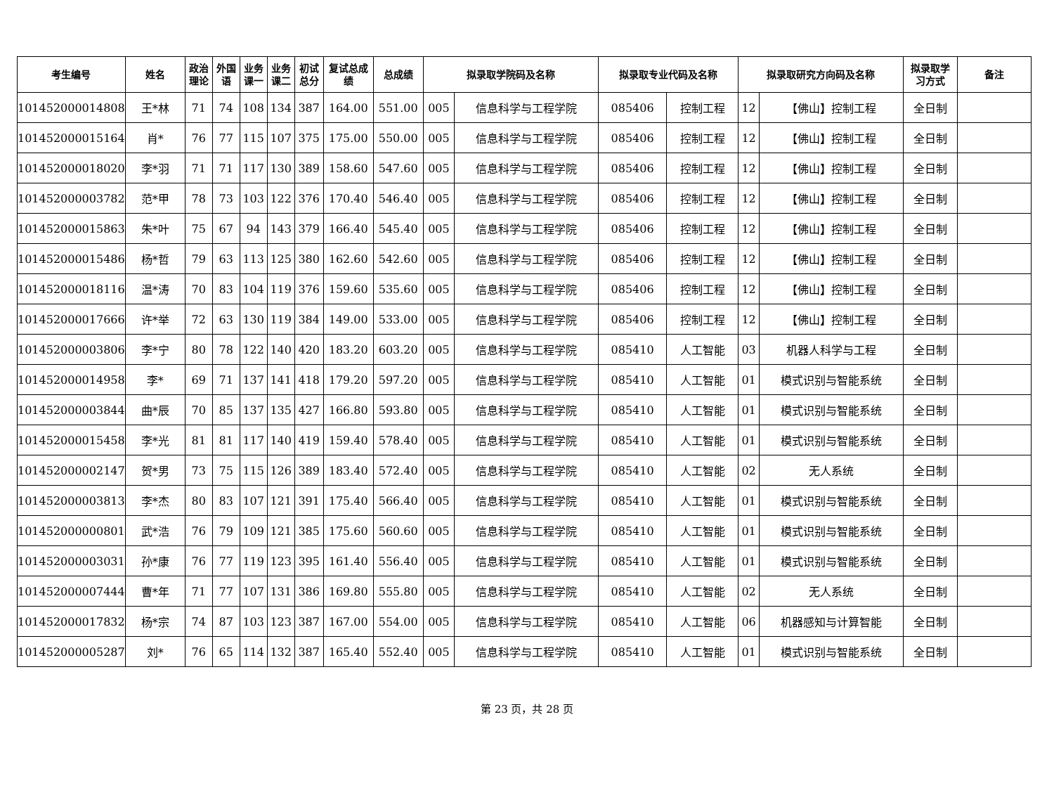| 考生编号 | 姓名 | 政治 理论 | 外国 语 | 业务 课一 | 业务 课二 | 初试 总分 | 复试总成 绩 | 总成绩 | 拟录取学院码及名称 | | 拟录取专业代码及名称 | | 拟录取研究方向码及名称 | | 拟录取学 习方式 | 备注 |
| --- | --- | --- | --- | --- | --- | --- | --- | --- | --- | --- | --- | --- | --- | --- | --- | --- |
| 101452000014808 | 王*林 | 71 | 74 | 108 | 134 | 387 | 164.00 | 551.00 | 005 | 信息科学与工程学院 | 085406 | 控制工程 | 12 | 【佛山】控制工程 | 全日制 | |
| 101452000015164 | 肖* | 76 | 77 | 115 | 107 | 375 | 175.00 | 550.00 | 005 | 信息科学与工程学院 | 085406 | 控制工程 | 12 | 【佛山】控制工程 | 全日制 | |
| 101452000018020 | 李*羽 | 71 | 71 | 117 | 130 | 389 | 158.60 | 547.60 | 005 | 信息科学与工程学院 | 085406 | 控制工程 | 12 | 【佛山】控制工程 | 全日制 | |
| 101452000003782 | 范*甲 | 78 | 73 | 103 | 122 | 376 | 170.40 | 546.40 | 005 | 信息科学与工程学院 | 085406 | 控制工程 | 12 | 【佛山】控制工程 | 全日制 | |
| 101452000015863 | 朱*叶 | 75 | 67 | 94 | 143 | 379 | 166.40 | 545.40 | 005 | 信息科学与工程学院 | 085406 | 控制工程 | 12 | 【佛山】控制工程 | 全日制 | |
| 101452000015486 | 杨*哲 | 79 | 63 | 113 | 125 | 380 | 162.60 | 542.60 | 005 | 信息科学与工程学院 | 085406 | 控制工程 | 12 | 【佛山】控制工程 | 全日制 | |
| 101452000018116 | 温*涛 | 70 | 83 | 104 | 119 | 376 | 159.60 | 535.60 | 005 | 信息科学与工程学院 | 085406 | 控制工程 | 12 | 【佛山】控制工程 | 全日制 | |
| 101452000017666 | 许*举 | 72 | 63 | 130 | 119 | 384 | 149.00 | 533.00 | 005 | 信息科学与工程学院 | 085406 | 控制工程 | 12 | 【佛山】控制工程 | 全日制 | |
| 101452000003806 | 李*宁 | 80 | 78 | 122 | 140 | 420 | 183.20 | 603.20 | 005 | 信息科学与工程学院 | 085410 | 人工智能 | 03 | 机器人科学与工程 | 全日制 | |
| 101452000014958 | 李* | 69 | 71 | 137 | 141 | 418 | 179.20 | 597.20 | 005 | 信息科学与工程学院 | 085410 | 人工智能 | 01 | 模式识别与智能系统 | 全日制 | |
| 101452000003844 | 曲*辰 | 70 | 85 | 137 | 135 | 427 | 166.80 | 593.80 | 005 | 信息科学与工程学院 | 085410 | 人工智能 | 01 | 模式识别与智能系统 | 全日制 | |
| 101452000015458 | 李*光 | 81 | 81 | 117 | 140 | 419 | 159.40 | 578.40 | 005 | 信息科学与工程学院 | 085410 | 人工智能 | 01 | 模式识别与智能系统 | 全日制 | |
| 101452000002147 | 贺*男 | 73 | 75 | 115 | 126 | 389 | 183.40 | 572.40 | 005 | 信息科学与工程学院 | 085410 | 人工智能 | 02 | 无人系统 | 全日制 | |
| 101452000003813 | 李*杰 | 80 | 83 | 107 | 121 | 391 | 175.40 | 566.40 | 005 | 信息科学与工程学院 | 085410 | 人工智能 | 01 | 模式识别与智能系统 | 全日制 | |
| 101452000000801 | 武*浩 | 76 | 79 | 109 | 121 | 385 | 175.60 | 560.60 | 005 | 信息科学与工程学院 | 085410 | 人工智能 | 01 | 模式识别与智能系统 | 全日制 | |
| 101452000003031 | 孙*康 | 76 | 77 | 119 | 123 | 395 | 161.40 | 556.40 | 005 | 信息科学与工程学院 | 085410 | 人工智能 | 01 | 模式识别与智能系统 | 全日制 | |
| 101452000007444 | 曹*年 | 71 | 77 | 107 | 131 | 386 | 169.80 | 555.80 | 005 | 信息科学与工程学院 | 085410 | 人工智能 | 02 | 无人系统 | 全日制 | |
| 101452000017832 | 杨*宗 | 74 | 87 | 103 | 123 | 387 | 167.00 | 554.00 | 005 | 信息科学与工程学院 | 085410 | 人工智能 | 06 | 机器感知与计算智能 | 全日制 | |
| 101452000005287 | 刘* | 76 | 65 | 114 | 132 | 387 | 165.40 | 552.40 | 005 | 信息科学与工程学院 | 085410 | 人工智能 | 01 | 模式识别与智能系统 | 全日制 | |
第 23 页，共 28 页